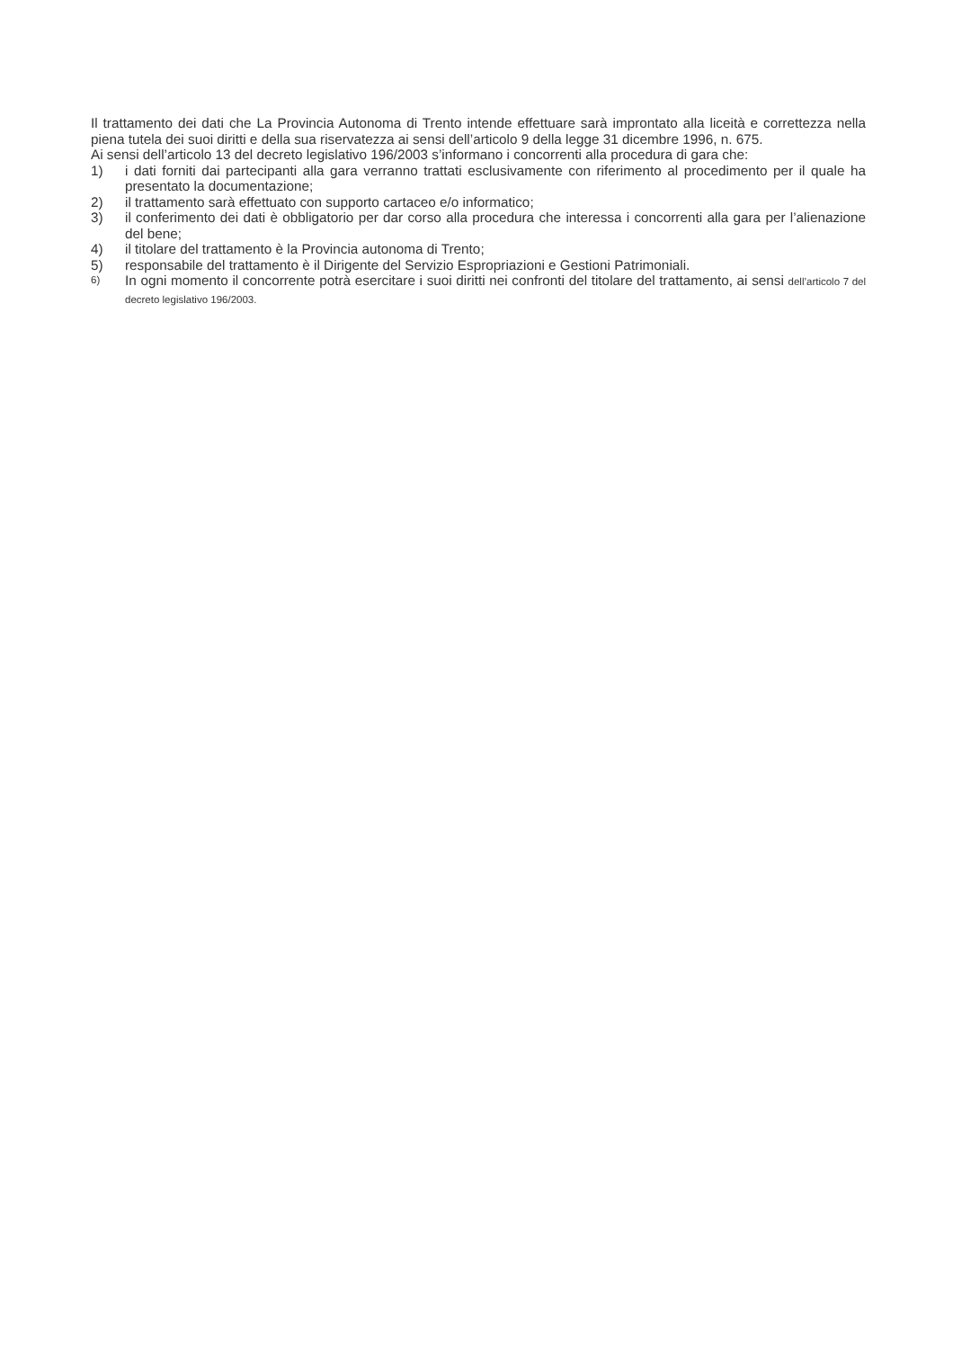Il trattamento dei dati che La Provincia Autonoma di Trento intende effettuare sarà improntato alla liceità e correttezza nella piena tutela dei suoi diritti e della sua riservatezza ai sensi dell’articolo 9 della legge 31 dicembre 1996, n. 675.
Ai sensi dell’articolo 13 del decreto legislativo 196/2003 s’informano i concorrenti alla procedura di gara che:
1) i dati forniti dai partecipanti alla gara verranno trattati esclusivamente con riferimento al procedimento per il quale ha presentato la documentazione;
2) il trattamento sarà effettuato con supporto cartaceo e/o informatico;
3) il conferimento dei dati è obbligatorio per dar corso alla procedura che interessa i concorrenti alla gara per l’alienazione del bene;
4) il titolare del trattamento è la Provincia autonoma di Trento;
5) responsabile del trattamento è il Dirigente del Servizio Espropriazioni e Gestioni Patrimoniali.
6) In ogni momento il concorrente potrà esercitare i suoi diritti nei confronti del titolare del trattamento, ai sensi dell’articolo 7 del decreto legislativo 196/2003.